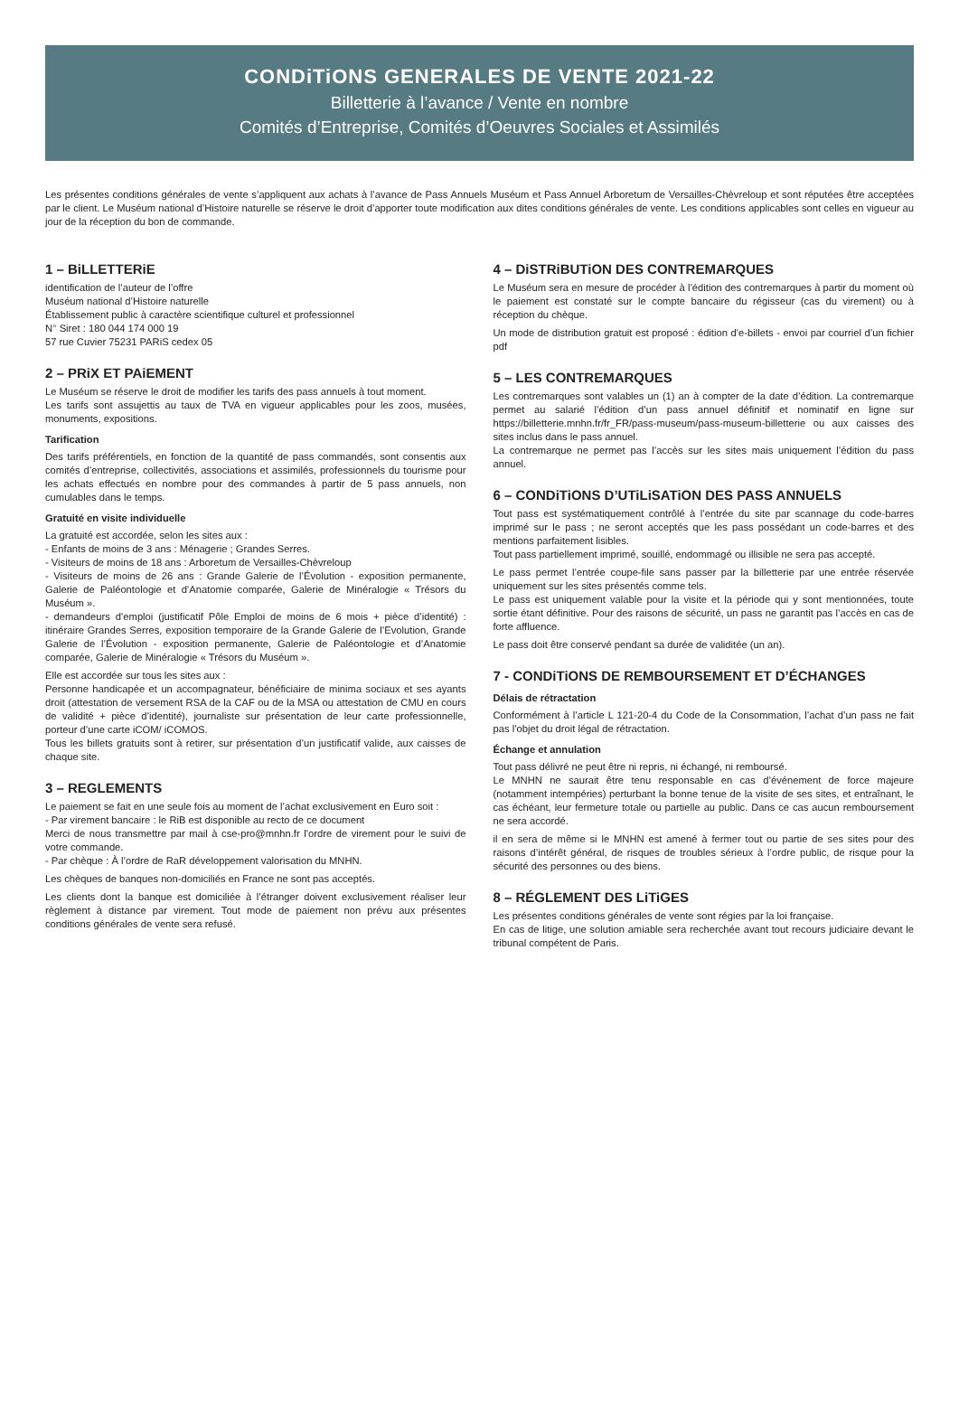CONDiTiONS GENERALES DE VENTE 2021-22
Billetterie à l’avance / Vente en nombre
Comités d’Entreprise, Comités d’Oeuvres Sociales et Assimilés
Les présentes conditions générales de vente s’appliquent aux achats à l’avance de Pass Annuels Muséum et Pass Annuel Arboretum de Versailles-Chèvreloup et sont réputées être acceptées par le client. Le Muséum national d’Histoire naturelle se réserve le droit d’apporter toute modification aux dites conditions générales de vente. Les conditions applicables sont celles en vigueur au jour de la réception du bon de commande.
1 – BiLLETTERiE
identification de l’auteur de l’offre
Muséum national d’Histoire naturelle
Établissement public à caractère scientifique culturel et professionnel
N° Siret : 180 044 174 000 19
57 rue Cuvier 75231 PARiS cedex 05
2 – PRiX ET PAiEMENT
Le Muséum se réserve le droit de modifier les tarifs des pass annuels à tout moment.
Les tarifs sont assujettis au taux de TVA en vigueur applicables pour les zoos, musées, monuments, expositions.
Tarification
Des tarifs préférentiels, en fonction de la quantité de pass commandés, sont consentis aux comités d’entreprise, collectivités, associations et assimilés, professionnels du tourisme pour les achats effectués en nombre pour des commandes à partir de 5 pass annuels, non cumulables dans le temps.
Gratuité en visite individuelle
La gratuité est accordée, selon les sites aux :
- Enfants de moins de 3 ans : Ménagerie ; Grandes Serres.
- Visiteurs de moins de 18 ans : Arboretum de Versailles-Chèvreloup
- Visiteurs de moins de 26 ans : Grande Galerie de l’Évolution - exposition permanente, Galerie de Paléontologie et d’Anatomie comparée, Galerie de Minéralogie « Trésors du Muséum ».
- demandeurs d’emploi (justificatif Pôle Emploi de moins de 6 mois + pièce d’identité) : itinéraire Grandes Serres, exposition temporaire de la Grande Galerie de l’Evolution, Grande Galerie de l’Évolution - exposition permanente, Galerie de Paléontologie et d’Anatomie comparée, Galerie de Minéralogie « Trésors du Muséum ».
Elle est accordée sur tous les sites aux :
Personne handicapée et un accompagnateur, bénéficiaire de minima sociaux et ses ayants droit (attestation de versement RSA de la CAF ou de la MSA ou attestation de CMU en cours de validité + pièce d’identité), journaliste sur présentation de leur carte professionnelle, porteur d’une carte iCOM/ iCOMOS.
Tous les billets gratuits sont à retirer, sur présentation d’un justificatif valide, aux caisses de chaque site.
3 – REGLEMENTS
Le paiement se fait en une seule fois au moment de l’achat exclusivement en Euro soit :
- Par virement bancaire : le RiB est disponible au recto de ce document
Merci de nous transmettre par mail à cse-pro@mnhn.fr l’ordre de virement pour le suivi de votre commande.
- Par chèque : À l’ordre de RaR développement valorisation du MNHN.
Les chèques de banques non-domiciliés en France ne sont pas acceptés.
Les clients dont la banque est domiciliée à l’étranger doivent exclusivement réaliser leur règlement à distance par virement. Tout mode de paiement non prévu aux présentes conditions générales de vente sera refusé.
4 – DiSTRiBUTiON DES CONTREMARQUES
Le Muséum sera en mesure de procéder à l’édition des contremarques à partir du moment où le paiement est constaté sur le compte bancaire du régisseur (cas du virement) ou à réception du chèque.
Un mode de distribution gratuit est proposé : édition d’e-billets - envoi par courriel d’un fichier pdf
5 – LES CONTREMARQUES
Les contremarques sont valables un (1) an à compter de la date d’édition. La contremarque permet au salarié l’édition d’un pass annuel définitif et nominatif en ligne sur https://billetterie.mnhn.fr/fr_FR/pass-museum/pass-museum-billetterie ou aux caisses des sites inclus dans le pass annuel.
La contremarque ne permet pas l’accès sur les sites mais uniquement l’édition du pass annuel.
6 – CONDiTiONS D’UTiLiSATiON DES PASS ANNUELS
Tout pass est systématiquement contrôlé à l’entrée du site par scannage du code-barres imprimé sur le pass ; ne seront acceptés que les pass possédant un code-barres et des mentions parfaitement lisibles.
Tout pass partiellement imprimé, souillé, endommagé ou illisible ne sera pas accepté.
Le pass permet l’entrée coupe-file sans passer par la billetterie par une entrée réservée uniquement sur les sites présentés comme tels.
Le pass est uniquement valable pour la visite et la période qui y sont mentionnées, toute sortie étant définitive. Pour des raisons de sécurité, un pass ne garantit pas l’accès en cas de forte affluence.
Le pass doit être conservé pendant sa durée de validitée (un an).
7 - CONDiTiONS DE REMBOURSEMENT ET D’ÉCHANGES
Délais de rétractation
Conformément à l’article L 121-20-4 du Code de la Consommation, l’achat d’un pass ne fait pas l’objet du droit légal de rétractation.
Échange et annulation
Tout pass délivré ne peut être ni repris, ni échangé, ni remboursé.
Le MNHN ne saurait être tenu responsable en cas d’événement de force majeure (notamment intempéries) perturbant la bonne tenue de la visite de ses sites, et entraînant, le cas échéant, leur fermeture totale ou partielle au public. Dans ce cas aucun remboursement ne sera accordé.
il en sera de même si le MNHN est amené à fermer tout ou partie de ses sites pour des raisons d’intérêt général, de risques de troubles sérieux à l’ordre public, de risque pour la sécurité des personnes ou des biens.
8 – RÉGLEMENT DES LiTiGES
Les présentes conditions générales de vente sont régies par la loi française.
En cas de litige, une solution amiable sera recherchée avant tout recours judiciaire devant le tribunal compétent de Paris.